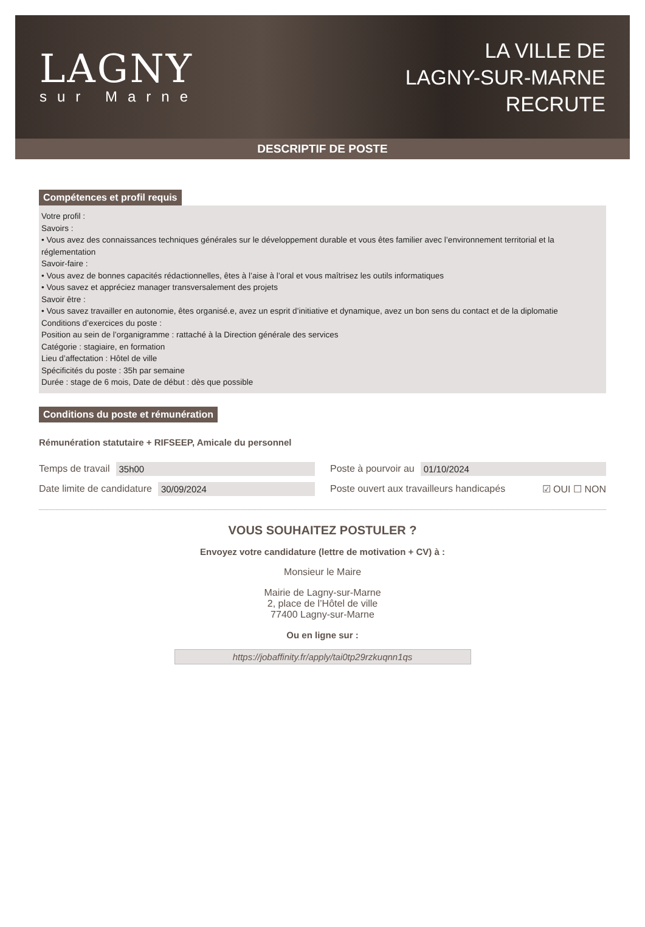LAGNY
sur Marne
LA VILLE DE
LAGNY-SUR-MARNE
RECRUTE
DESCRIPTIF DE POSTE
Compétences et profil requis
Votre profil :
Savoirs :
• Vous avez des connaissances techniques générales sur le développement durable et vous êtes familier avec l’environnement territorial et la réglementation
Savoir-faire :
• Vous avez de bonnes capacités rédactionnelles, êtes à l’aise à l’oral et vous maîtrisez les outils informatiques
• Vous savez et appréciez manager transversalement des projets
Savoir être :
• Vous savez travailler en autonomie, êtes organisé.e, avez un esprit d’initiative et dynamique, avez un bon sens du contact et de la diplomatie
Conditions d’exercices du poste :
Position au sein de l’organigramme : rattaché à la Direction générale des services
Catégorie : stagiaire, en formation
Lieu d’affectation : Hôtel de ville
Spécificités du poste : 35h par semaine
Durée : stage de 6 mois, Date de début : dès que possible
Conditions du poste et rémunération
Rémunération statutaire + RIFSEEP, Amicale du personnel
Temps de travail 35h00
Poste à pourvoir au 01/10/2024
Date limite de candidature 30/09/2024
Poste ouvert aux travailleurs handicapés ☑ OUI ☐ NON
VOUS SOUHAITEZ POSTULER ?
Envoyez votre candidature (lettre de motivation + CV) à :
Monsieur le Maire
Mairie de Lagny-sur-Marne
2, place de l’Hôtel de ville
77400 Lagny-sur-Marne
Ou en ligne sur :
https://jobaffinity.fr/apply/tai0tp29rzkuqnn1qs